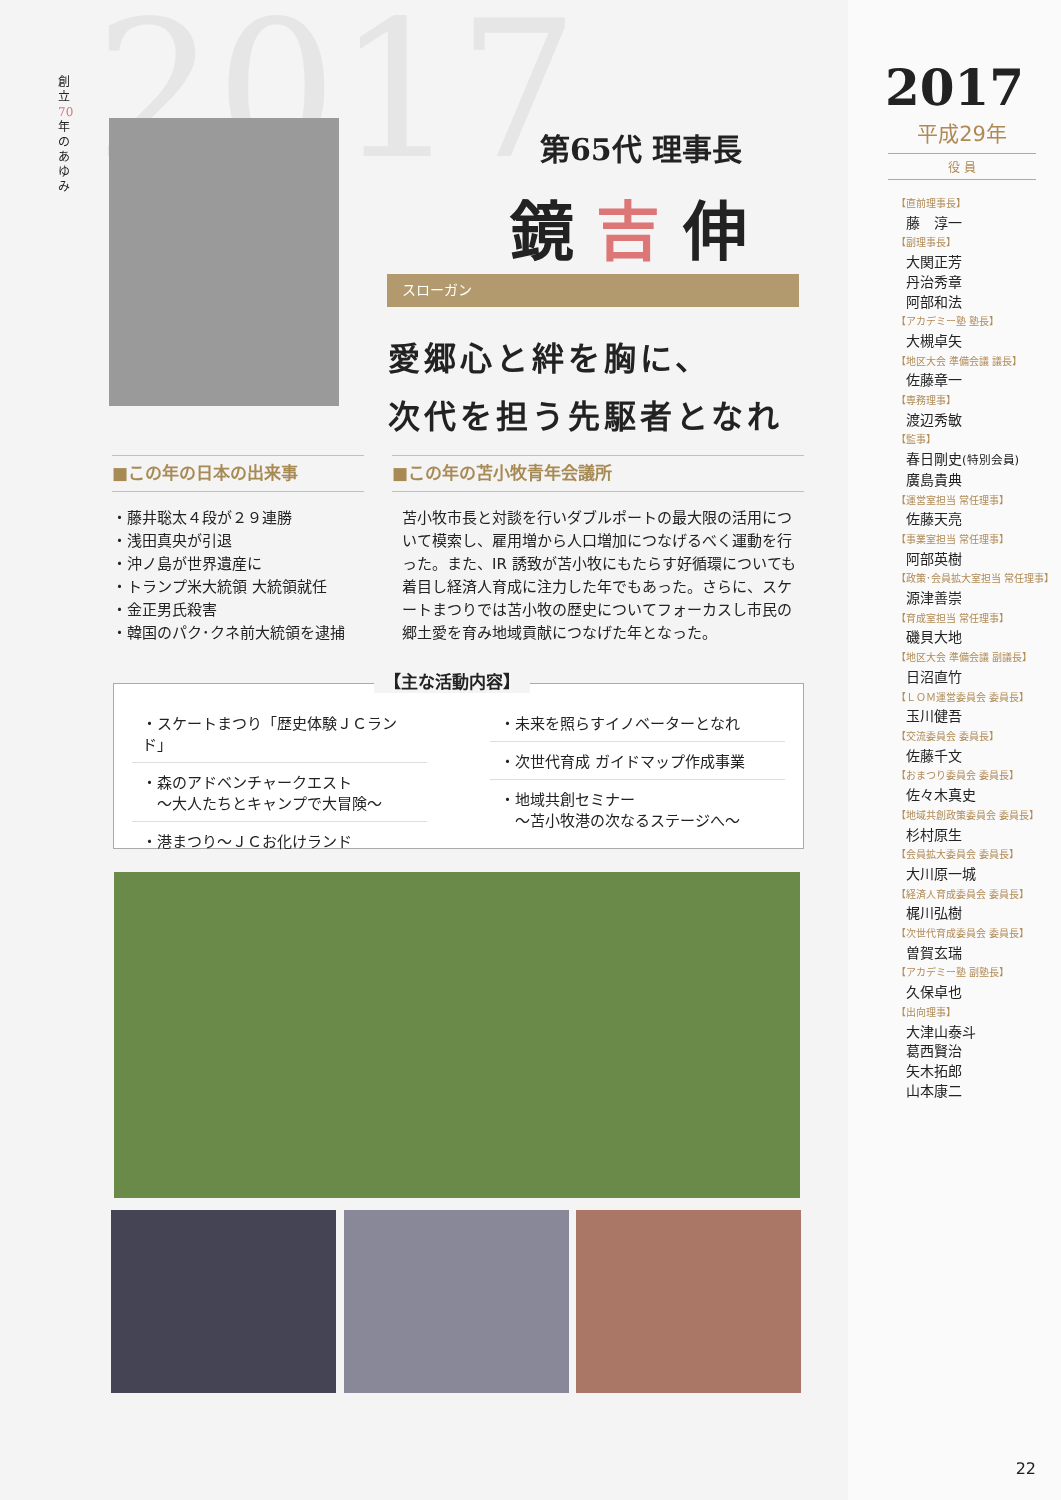2017
創立70年のあゆみ
第65代 理事長
鏡 吉 伸
スローガン
愛郷心と絆を胸に、
次代を担う先駆者となれ
■この年の日本の出来事
・藤井聡太４段が２９連勝
・浅田真央が引退
・沖ノ島が世界遺産に
・トランプ米大統領 大統領就任
・金正男氏殺害
・韓国のパク･クネ前大統領を逮捕
■この年の苫小牧青年会議所
苫小牧市長と対談を行いダブルポートの最大限の活用について模索し、雇用増から人口増加につなげるべく運動を行った。また、IR 誘致が苫小牧にもたらす好循環についても着目し経済人育成に注力した年でもあった。さらに、スケートまつりでは苫小牧の歴史についてフォーカスし市民の郷土愛を育み地域貢献につなげた年となった。
【主な活動内容】
・スケートまつり「歴史体験ＪＣランド」
・森のアドベンチャークエスト
　～大人たちとキャンプで大冒険～
・港まつり～ＪＣお化けランド
・未来を照らすイノベーターとなれ
・次世代育成 ガイドマップ作成事業
・地域共創セミナー
　～苫小牧港の次なるステージへ～
2017
平成29年
役 員
【直前理事長】
藤　淳一
【副理事長】
大関正芳
丹治秀章
阿部和法
【アカデミー塾 塾長】
大槻卓矢
【地区大会 準備会議 議長】
佐藤章一
【専務理事】
渡辺秀敏
【監事】
春日剛史(特別会員)
廣島貴典
【運営室担当 常任理事】
佐藤天亮
【事業室担当 常任理事】
阿部英樹
【政策･会員拡大室担当 常任理事】
源津善崇
【育成室担当 常任理事】
磯貝大地
【地区大会 準備会議 副議長】
日沼直竹
【ＬＯＭ運営委員会 委員長】
玉川健吾
【交流委員会 委員長】
佐藤千文
【おまつり委員会 委員長】
佐々木真史
【地域共創政策委員会 委員長】
杉村原生
【会員拡大委員会 委員長】
大川原一城
【経済人育成委員会 委員長】
梶川弘樹
【次世代育成委員会 委員長】
曽賀玄瑞
【アカデミー塾 副塾長】
久保卓也
【出向理事】
大津山泰斗
葛西賢治
矢木拓郎
山本康二
22